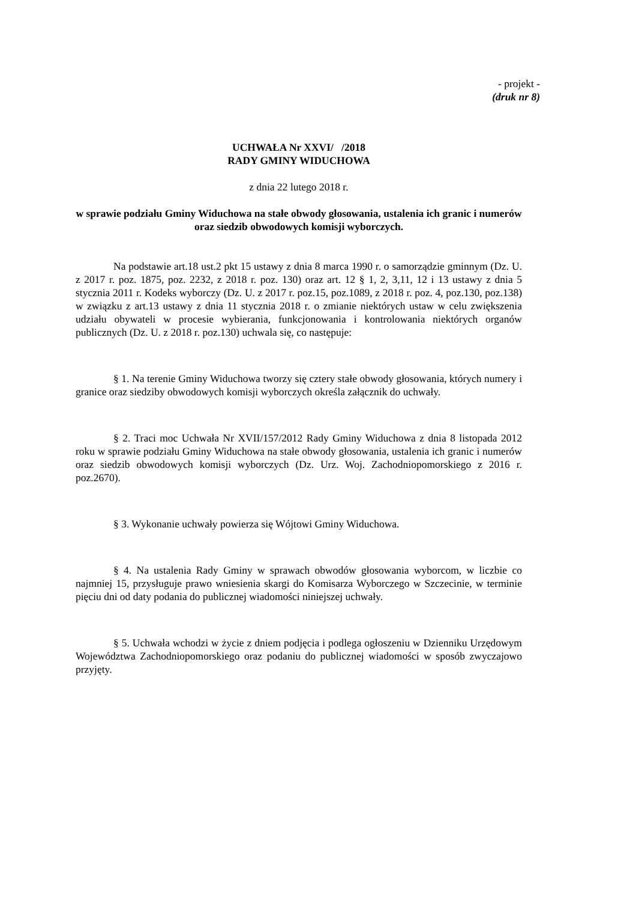- projekt -
(druk nr 8)
UCHWAŁA Nr XXVI/ /2018
RADY GMINY WIDUCHOWA
z dnia 22 lutego 2018 r.
w sprawie podziału Gminy Widuchowa na stałe obwody głosowania, ustalenia ich granic i numerów oraz siedzib obwodowych komisji wyborczych.
Na podstawie art.18 ust.2 pkt 15 ustawy z dnia 8 marca 1990 r. o samorządzie gminnym (Dz. U. z 2017 r. poz. 1875, poz. 2232, z 2018 r. poz. 130) oraz art. 12 § 1, 2, 3,11, 12 i 13 ustawy z dnia 5 stycznia 2011 r. Kodeks wyborczy (Dz. U. z 2017 r. poz.15, poz.1089, z 2018 r. poz. 4, poz.130, poz.138) w związku z art.13 ustawy z dnia 11 stycznia 2018 r. o zmianie niektórych ustaw w celu zwiększenia udziału obywateli w procesie wybierania, funkcjonowania i kontrolowania niektórych organów publicznych (Dz. U. z 2018 r. poz.130) uchwala się, co następuje:
§ 1. Na terenie Gminy Widuchowa tworzy się cztery stałe obwody głosowania, których numery i granice oraz siedziby obwodowych komisji wyborczych określa załącznik do uchwały.
§ 2. Traci moc Uchwała Nr XVII/157/2012 Rady Gminy Widuchowa z dnia 8 listopada 2012 roku w sprawie podziału Gminy Widuchowa na stałe obwody głosowania, ustalenia ich granic i numerów oraz siedzib obwodowych komisji wyborczych (Dz. Urz. Woj. Zachodniopomorskiego z 2016 r. poz.2670).
§ 3. Wykonanie uchwały powierza się Wójtowi Gminy Widuchowa.
§ 4. Na ustalenia Rady Gminy w sprawach obwodów głosowania wyborcom, w liczbie co najmniej 15, przysługuje prawo wniesienia skargi do Komisarza Wyborczego w Szczecinie, w terminie pięciu dni od daty podania do publicznej wiadomości niniejszej uchwały.
§ 5. Uchwała wchodzi w życie z dniem podjęcia i podlega ogłoszeniu w Dzienniku Urzędowym Województwa Zachodniopomorskiego oraz podaniu do publicznej wiadomości w sposób zwyczajowo przyjęty.